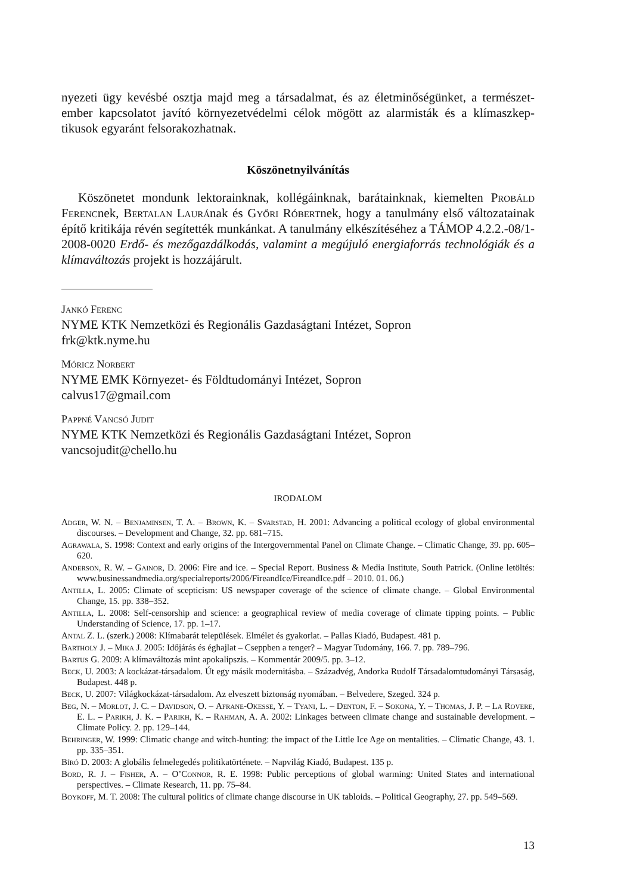nyezeti ügy kevésbé osztja majd meg a társadalmat, és az életminőségünket, a természet-ember kapcsolatot javító környezetvédelmi célok mögött az alarmisták és a klímaszkep-tikusok egyaránt felsorakozhatnak.
Köszönetnyilvánítás
Köszönetet mondunk lektorainknak, kollégáinknak, barátainknak, kiemelten Probáld Ferencnek, Bertalan Laurának és Győri Róbertnek, hogy a tanulmány első változatainak építő kritikája révén segítették munkánkat. A tanulmány elkészítéséhez a TÁMOP 4.2.2.-08/1-2008-0020 Erdő- és mezőgazdálkodás, valamint a megújuló energiaforrás technológiák és a klímaváltozás projekt is hozzájárult.
Jankó Ferenc
NYME KTK Nemzetközi és Regionális Gazdaságtani Intézet, Sopron
frk@ktk.nyme.hu
Móricz Norbert
NYME EMK Környezet- és Földtudományi Intézet, Sopron
calvus17@gmail.com
Pappné Vancsó Judit
NYME KTK Nemzetközi és Regionális Gazdaságtani Intézet, Sopron
vancsojudit@chello.hu
IRODALOM
Adger, W. N. – Benjaminsen, T. A. – Brown, K. – Svarstad, H. 2001: Advancing a political ecology of global environmental discourses. – Development and Change, 32. pp. 681–715.
Agrawala, S. 1998: Context and early origins of the Intergovernmental Panel on Climate Change. – Climatic Change, 39. pp. 605–620.
Anderson, R. W. – Gainor, D. 2006: Fire and ice. – Special Report. Business & Media Institute, South Patrick. (Online letöltés: www.businessandmedia.org/specialreports/2006/FireandIce/FireandIce.pdf – 2010. 01. 06.)
Antilla, L. 2005: Climate of scepticism: US newspaper coverage of the science of climate change. – Global Environmental Change, 15. pp. 338–352.
Antilla, L. 2008: Self-censorship and science: a geographical review of media coverage of climate tipping points. – Public Understanding of Science, 17. pp. 1–17.
Antal Z. L. (szerk.) 2008: Klímabarát települések. Elmélet és gyakorlat. – Pallas Kiadó, Budapest. 481 p.
Bartholy J. – Mika J. 2005: Időjárás és éghajlat – Cseppben a tenger? – Magyar Tudomány, 166. 7. pp. 789–796.
Bartus G. 2009: A klímaváltozás mint apokalipszis. – Kommentár 2009/5. pp. 3–12.
Beck, U. 2003: A kockázat-társadalom. Út egy másik modernitásba. – Századvég, Andorka Rudolf Társadalomtudományi Társaság, Budapest. 448 p.
Beck, U. 2007: Világkockázat-társadalom. Az elveszett biztonság nyomában. – Belvedere, Szeged. 324 p.
Beg, N. – Morlot, J. C. – Davidson, O. – Afrane-Okesse, Y. – Tyani, L. – Denton, F. – Sokona, Y. – Thomas, J. P. – La Rovere, E. L. – Parikh, J. K. – Parikh, K. – Rahman, A. A. 2002: Linkages between climate change and sustainable development. – Climate Policy. 2. pp. 129–144.
Behringer, W. 1999: Climatic change and witch-hunting: the impact of the Little Ice Age on mentalities. – Climatic Change, 43. 1. pp. 335–351.
Bíró D. 2003: A globális felmelegedés politikatörténete. – Napvilág Kiadó, Budapest. 135 p.
Bord, R. J. – Fisher, A. – O’Connor, R. E. 1998: Public perceptions of global warming: United States and international perspectives. – Climate Research, 11. pp. 75–84.
Boykoff, M. T. 2008: The cultural politics of climate change discourse in UK tabloids. – Political Geography, 27. pp. 549–569.
13